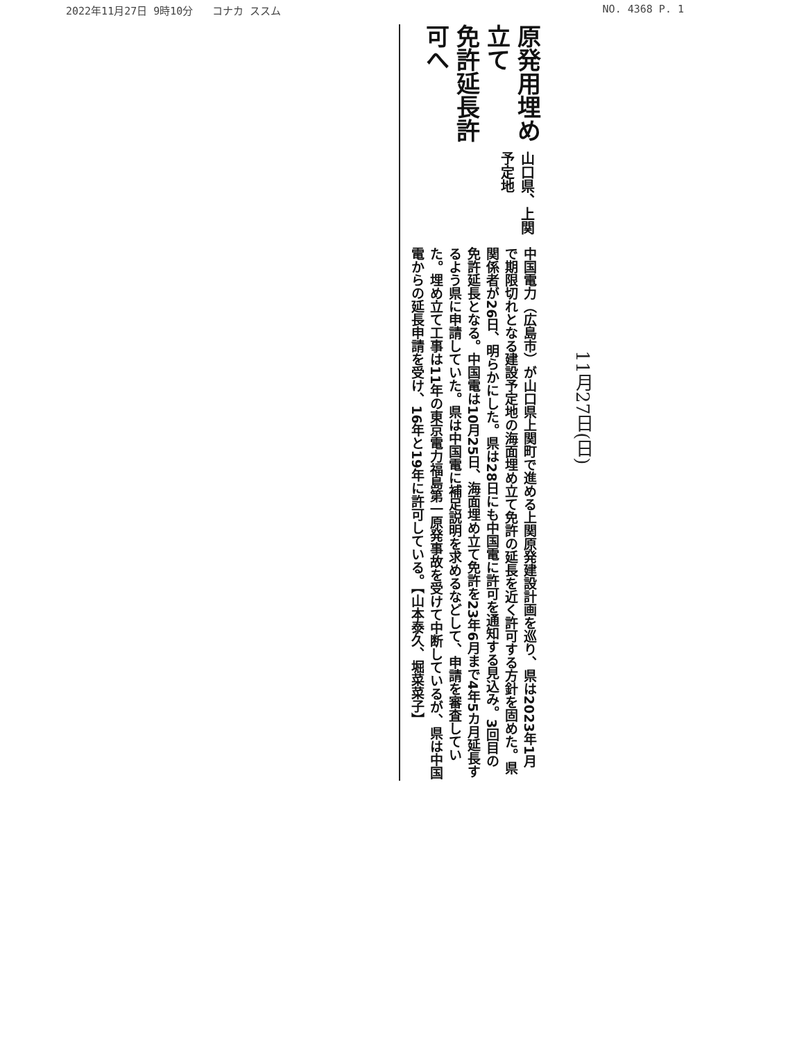2022年11月27日 9時10分 コナカ ススム NO. 4368 P. 1
原発用埋め立て
免許延長許可へ
山口県、上関予定地
中国電力（広島市）が山口県上関町で進める上関原発建設計画を巡り、県は2023年1月で期限切れとなる建設予定地の海面埋め立て免許の延長を近く許可する方針を固めた。県関係者が26日、明らかにした。県は28日にも中国電に許可を通知する見込み。3回目の免許延長となる。中国電は10月25日、海面埋め立て免許を23年6月まで4年5カ月延長するよう県に申請していた。県は中国電に補足説明を求めるなどして、申請を審査していた。埋め立て工事は11年の東京電力福島第一原発事故を受けて中断しているが、県は中国電からの延長申請を受け、16年と19年に許可している。【山本泰久、堀菜菜子】
11月27日(日)